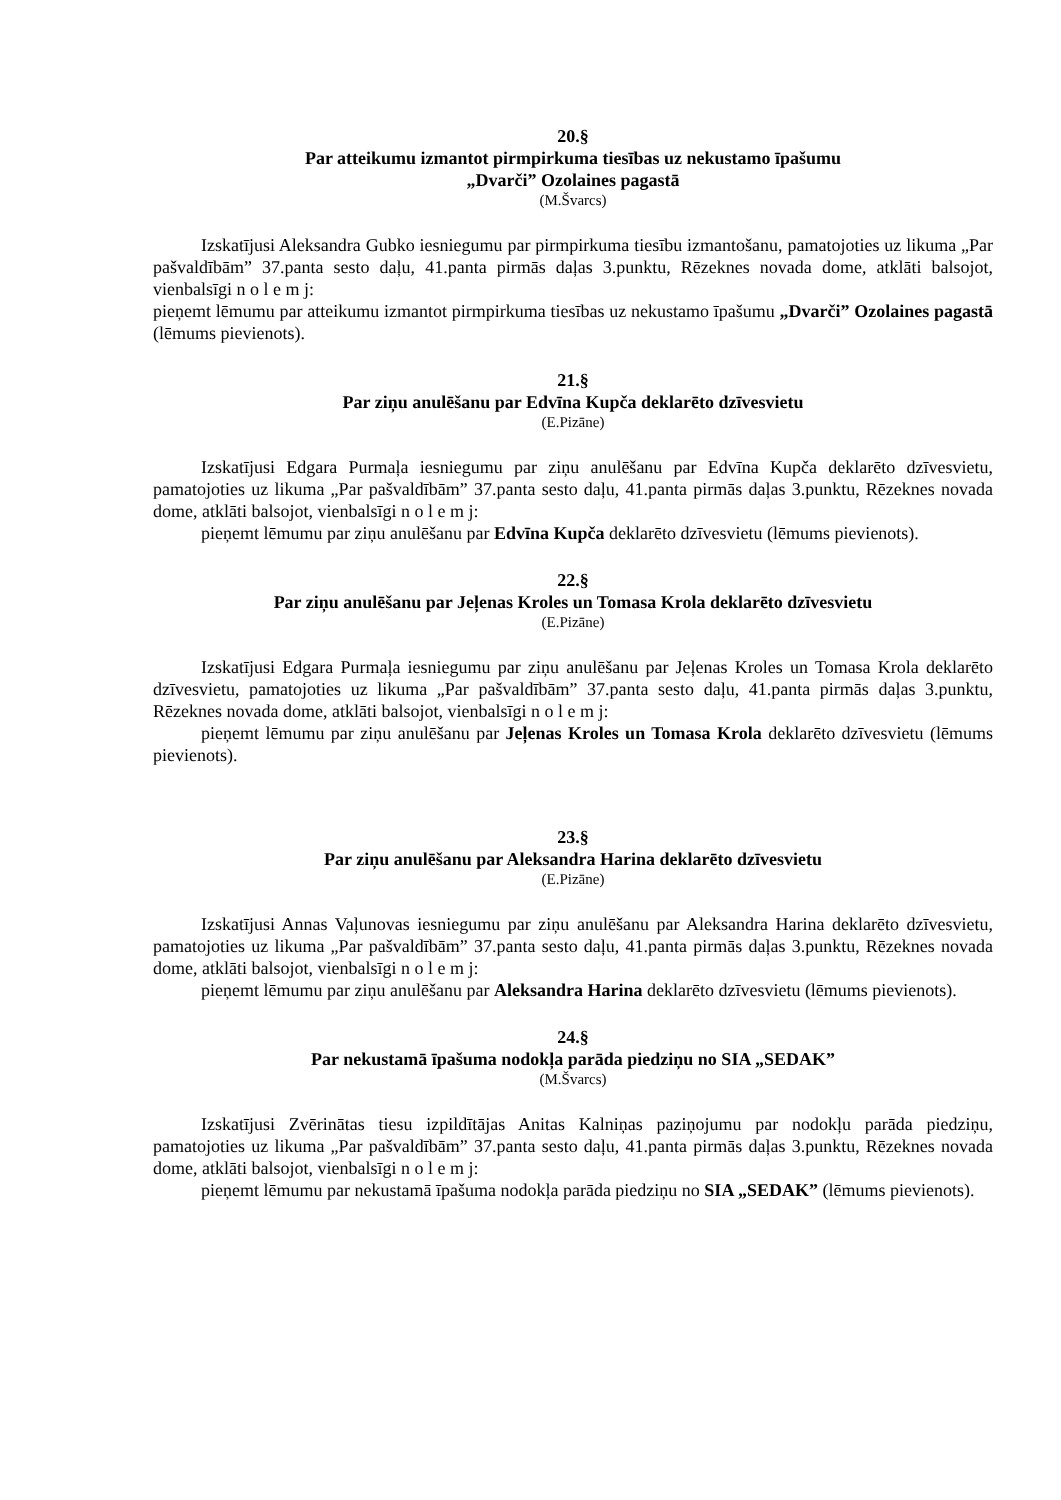20.§
Par atteikumu izmantot pirmpirkuma tiesības uz nekustamo īpašumu
„Dvarči” Ozolaines pagastā
(M.Švarcs)
Izskatījusi Aleksandra Gubko iesniegumu par pirmpirkuma tiesību izmantošanu, pamatojoties uz likuma „Par pašvaldībām” 37.panta sesto daļu, 41.panta pirmās daļas 3.punktu, Rēzeknes novada dome, atklāti balsojot, vienbalsīgi n o l e m j:
pieņemt lēmumu par atteikumu izmantot pirmpirkuma tiesības uz nekustamo īpašumu „Dvarči” Ozolaines pagastā (lēmums pievienots).
21.§
Par ziņu anulēšanu par Edvīna Kupča deklarēto dzīvesvietu
(E.Pizāne)
Izskatījusi Edgara Purmaļa iesniegumu par ziņu anulēšanu par Edvīna Kupča deklarēto dzīvesvietu, pamatojoties uz likuma „Par pašvaldībām” 37.panta sesto daļu, 41.panta pirmās daļas 3.punktu, Rēzeknes novada dome, atklāti balsojot, vienbalsīgi n o l e m j:
pieņemt lēmumu par ziņu anulēšanu par Edvīna Kupča deklarēto dzīvesvietu (lēmums pievienots).
22.§
Par ziņu anulēšanu par Jeļenas Kroles un Tomasa Krola deklarēto dzīvesvietu
(E.Pizāne)
Izskatījusi Edgara Purmaļa iesniegumu par ziņu anulēšanu par Jeļenas Kroles un Tomasa Krola deklarēto dzīvesvietu, pamatojoties uz likuma „Par pašvaldībām” 37.panta sesto daļu, 41.panta pirmās daļas 3.punktu, Rēzeknes novada dome, atklāti balsojot, vienbalsīgi n o l e m j:
pieņemt lēmumu par ziņu anulēšanu par Jeļenas Kroles un Tomasa Krola deklarēto dzīvesvietu (lēmums pievienots).
23.§
Par ziņu anulēšanu par Aleksandra Harina deklarēto dzīvesvietu
(E.Pizāne)
Izskatījusi Annas Vaļunovas iesniegumu par ziņu anulēšanu par Aleksandra Harina deklarēto dzīvesvietu, pamatojoties uz likuma „Par pašvaldībām” 37.panta sesto daļu, 41.panta pirmās daļas 3.punktu, Rēzeknes novada dome, atklāti balsojot, vienbalsīgi n o l e m j:
pieņemt lēmumu par ziņu anulēšanu par Aleksandra Harina deklarēto dzīvesvietu (lēmums pievienots).
24.§
Par nekustamā īpašuma nodokļa parāda piedziņu no SIA „SEDAK”
(M.Švarcs)
Izskatījusi Zvērinātas tiesu izpildītājas Anitas Kalniņas paziņojumu par nodokļu parāda piedziņu, pamatojoties uz likuma „Par pašvaldībām” 37.panta sesto daļu, 41.panta pirmās daļas 3.punktu, Rēzeknes novada dome, atklāti balsojot, vienbalsīgi n o l e m j:
pieņemt lēmumu par nekustamā īpašuma nodokļa parāda piedziņu no SIA „SEDAK” (lēmums pievienots).